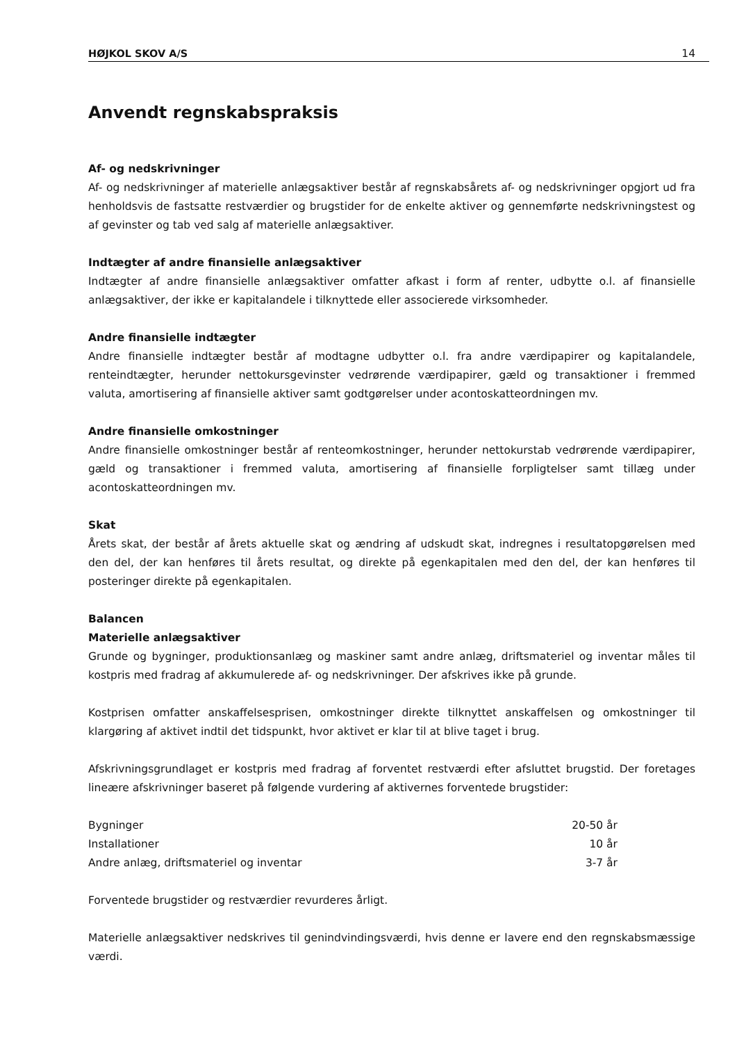HØJKOL SKOV A/S 14
Anvendt regnskabspraksis
Af- og nedskrivninger
Af- og nedskrivninger af materielle anlægsaktiver består af regnskabsårets af- og nedskrivninger opgjort ud fra henholdsvis de fastsatte restværdier og brugstider for de enkelte aktiver og gennemførte nedskrivningstest og af gevinster og tab ved salg af materielle anlægsaktiver.
Indtægter af andre finansielle anlægsaktiver
Indtægter af andre finansielle anlægsaktiver omfatter afkast i form af renter, udbytte o.l. af finansielle anlægsaktiver, der ikke er kapitalandele i tilknyttede eller associerede virksomheder.
Andre finansielle indtægter
Andre finansielle indtægter består af modtagne udbytter o.l. fra andre værdipapirer og kapitalandele, renteindtægter, herunder nettokursgevinster vedrørende værdipapirer, gæld og transaktioner i fremmed valuta, amortisering af finansielle aktiver samt godtgørelser under acontoskatteordningen mv.
Andre finansielle omkostninger
Andre finansielle omkostninger består af renteomkostninger, herunder nettokurstab vedrørende værdipapirer, gæld og transaktioner i fremmed valuta, amortisering af finansielle forpligtelser samt tillæg under acontoskatteordningen mv.
Skat
Årets skat, der består af årets aktuelle skat og ændring af udskudt skat, indregnes i resultatopgørelsen med den del, der kan henføres til årets resultat, og direkte på egenkapitalen med den del, der kan henføres til posteringer direkte på egenkapitalen.
Balancen
Materielle anlægsaktiver
Grunde og bygninger, produktionsanlæg og maskiner samt andre anlæg, driftsmateriel og inventar måles til kostpris med fradrag af akkumulerede af- og nedskrivninger. Der afskrives ikke på grunde.
Kostprisen omfatter anskaffelsesprisen, omkostninger direkte tilknyttet anskaffelsen og omkostninger til klargøring af aktivet indtil det tidspunkt, hvor aktivet er klar til at blive taget i brug.
Afskrivningsgrundlaget er kostpris med fradrag af forventet restværdi efter afsluttet brugstid. Der foretages lineære afskrivninger baseret på følgende vurdering af aktivernes forventede brugstider:
| Bygninger | 20-50 år |
| Installationer | 10 år |
| Andre anlæg, driftsmateriel og inventar | 3-7 år |
Forventede brugstider og restværdier revurderes årligt.
Materielle anlægsaktiver nedskrives til genindvindingsværdi, hvis denne er lavere end den regnskabsmæssige værdi.